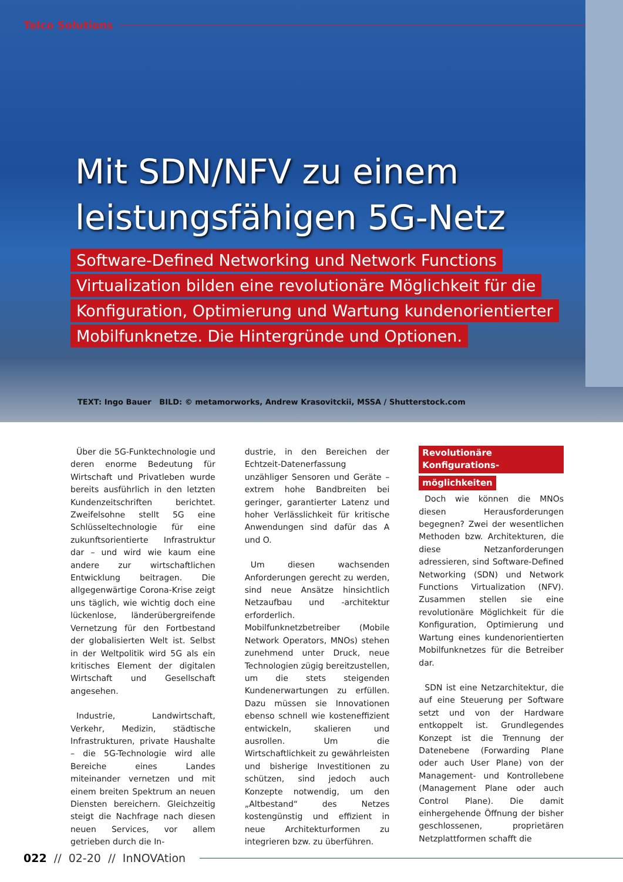Telco Solutions
Mit SDN/NFV zu einem
leistungsfähigen 5G-Netz
Software-Defined Networking und Network Functions
Virtualization bilden eine revolutionäre Möglichkeit für die
Konfiguration, Optimierung und Wartung kundenorientierter
Mobilfunknetze. Die Hintergründe und Optionen.
TEXT: Ingo Bauer BILD: © metamorworks, Andrew Krasovitckii, MSSA / Shutterstock.com
Über die 5G-Funktechnologie und deren enorme Bedeutung für Wirtschaft und Privatleben wurde bereits ausführlich in den letzten Kundenzeitschriften berichtet. Zweifelsohne stellt 5G eine Schlüsseltechnologie für eine zukunftsorientierte Infrastruktur dar – und wird wie kaum eine andere zur wirtschaftlichen Entwicklung beitragen. Die allgegenwärtige Corona-Krise zeigt uns täglich, wie wichtig doch eine lückenlose, länderübergreifende Vernetzung für den Fortbestand der globalisierten Welt ist. Selbst in der Weltpolitik wird 5G als ein kritisches Element der digitalen Wirtschaft und Gesellschaft angesehen.
Industrie, Landwirtschaft, Verkehr, Medizin, städtische Infrastrukturen, private Haushalte – die 5G-Technologie wird alle Bereiche eines Landes miteinander vernetzen und mit einem breiten Spektrum an neuen Diensten bereichern. Gleichzeitig steigt die Nachfrage nach diesen neuen Services, vor allem getrieben durch die In-
dustrie, in den Bereichen der Echtzeit-Datenerfassung unzähliger Sensoren und Geräte – extrem hohe Bandbreiten bei geringer, garantierter Latenz und hoher Verlässlichkeit für kritische Anwendungen sind dafür das A und O.
Um diesen wachsenden Anforderungen gerecht zu werden, sind neue Ansätze hinsichtlich Netzaufbau und -architektur erforderlich. Mobilfunknetzbetreiber (Mobile Network Operators, MNOs) stehen zunehmend unter Druck, neue Technologien zügig bereitzustellen, um die stets steigenden Kundenerwartungen zu erfüllen. Dazu müssen sie Innovationen ebenso schnell wie kosteneffizient entwickeln, skalieren und ausrollen. Um die Wirtschaftlichkeit zu gewährleisten und bisherige Investitionen zu schützen, sind jedoch auch Konzepte notwendig, um den „Altbestand“ des Netzes kostengünstig und effizient in neue Architekturformen zu integrieren bzw. zu überführen.
Revolutionäre Konfigurations-
möglichkeiten
Doch wie können die MNOs diesen Herausforderungen begegnen? Zwei der wesentlichen Methoden bzw. Architekturen, die diese Netzanforderungen adressieren, sind Software-Defined Networking (SDN) und Network Functions Virtualization (NFV). Zusammen stellen sie eine revolutionäre Möglichkeit für die Konfiguration, Optimierung und Wartung eines kundenorientierten Mobilfunknetzes für die Betreiber dar.
SDN ist eine Netzarchitektur, die auf eine Steuerung per Software setzt und von der Hardware entkoppelt ist. Grundlegendes Konzept ist die Trennung der Datenebene (Forwarding Plane oder auch User Plane) von der Management- und Kontrollebene (Management Plane oder auch Control Plane). Die damit einhergehende Öffnung der bisher geschlossenen, proprietären Netzplattformen schafft die
022 // 02-20 // InNOVAtion